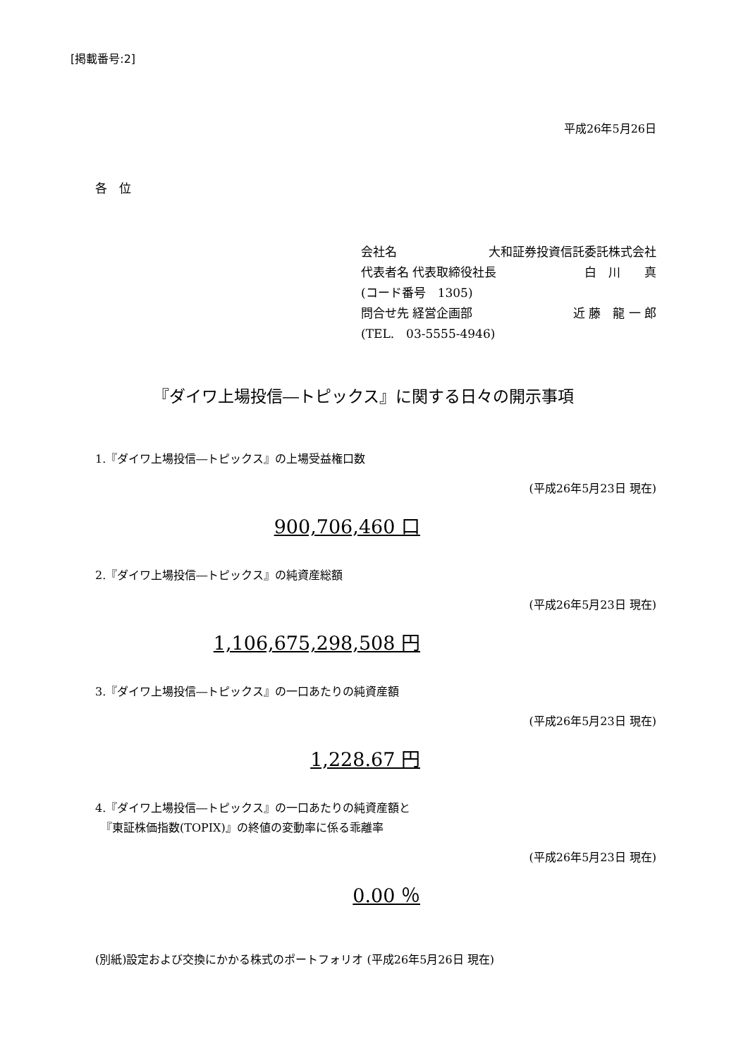[掲載番号:2]
平成26年5月26日
各　位
会社名 大和証券投資信託委託株式会社
代表者名 代表取締役社長 白　川　　真
(コード番号　1305)
問合せ先 経営企画部 近 藤　龍 一 郎
(TEL.　03-5555-4946)
『ダイワ上場投信―トピックス』に関する日々の開示事項
1.『ダイワ上場投信―トピックス』の上場受益権口数
(平成26年5月23日 現在)
900,706,460 口
2.『ダイワ上場投信―トピックス』の純資産総額
(平成26年5月23日 現在)
1,106,675,298,508 円
3.『ダイワ上場投信―トピックス』の一口あたりの純資産額
(平成26年5月23日 現在)
1,228.67 円
4.『ダイワ上場投信―トピックス』の一口あたりの純資産額と
　『東証株価指数(TOPIX)』の終値の変動率に係る乖離率
(平成26年5月23日 現在)
0.00 ％
(別紙)設定および交換にかかる株式のポートフォリオ (平成26年5月26日 現在)